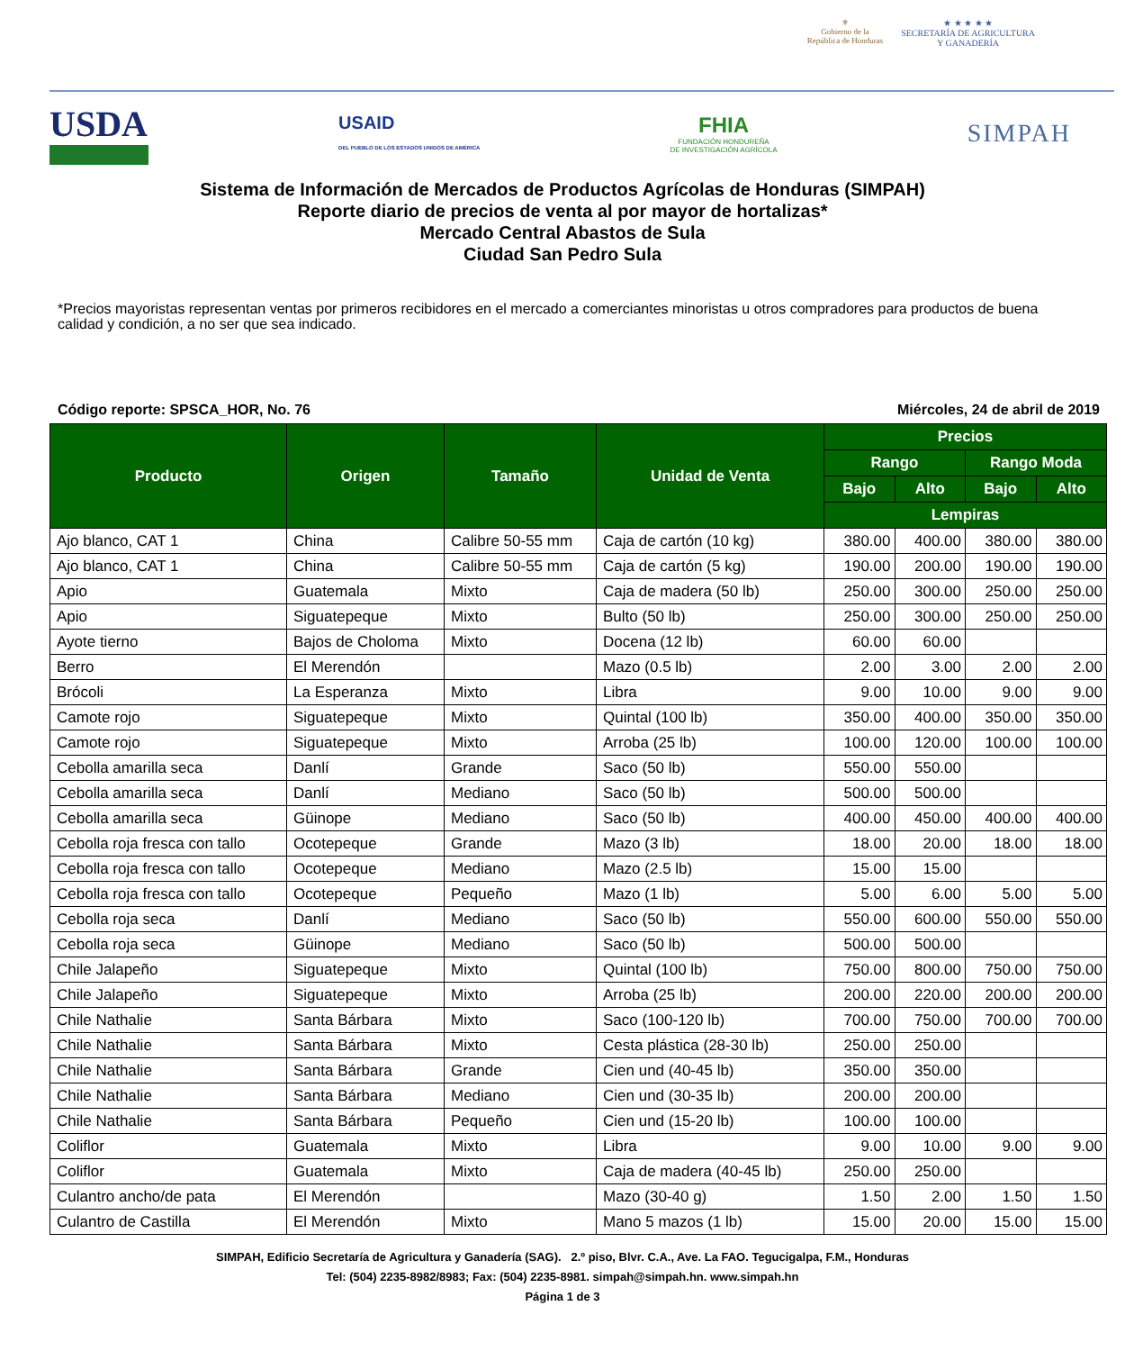⚜
Gobierno de la
República de Honduras
★ ★ ★ ★ ★
SECRETARÍA DE AGRICULTURA
Y GANADERÍA
USDA
USAID
DEL PUEBLO DE LOS ESTADOS UNIDOS DE AMÉRICA
FHIA
FUNDACIÓN HONDUREÑA
DE INVESTIGACIÓN AGRÍCOLA
SIMPAH
Sistema de Información de Mercados de Productos Agrícolas de Honduras (SIMPAH)
Reporte diario de precios de venta al por mayor de hortalizas*
Mercado Central Abastos de Sula
Ciudad San Pedro Sula
*Precios mayoristas representan ventas por primeros recibidores en el mercado a comerciantes minoristas u otros compradores para productos de buena calidad y condición, a no ser que sea indicado.
Código reporte: SPSCA_HOR, No. 76 Miércoles, 24 de abril de 2019
| Producto | Origen | Tamaño | Unidad de Venta | Precios | | | |
| --- | --- | --- | --- | --- | --- | --- | --- |
| | | | | Rango | | Rango Moda | |
| | | | | Bajo | Alto | Bajo | Alto |
| | | | | Lempiras | | | |
| Ajo blanco, CAT 1 | China | Calibre 50-55 mm | Caja de cartón (10 kg) | 380.00 | 400.00 | 380.00 | 380.00 |
| Ajo blanco, CAT 1 | China | Calibre 50-55 mm | Caja de cartón (5 kg) | 190.00 | 200.00 | 190.00 | 190.00 |
| Apio | Guatemala | Mixto | Caja de madera (50 lb) | 250.00 | 300.00 | 250.00 | 250.00 |
| Apio | Siguatepeque | Mixto | Bulto (50 lb) | 250.00 | 300.00 | 250.00 | 250.00 |
| Ayote tierno | Bajos de Choloma | Mixto | Docena (12 lb) | 60.00 | 60.00 | | |
| Berro | El Merendón | | Mazo (0.5 lb) | 2.00 | 3.00 | 2.00 | 2.00 |
| Brócoli | La Esperanza | Mixto | Libra | 9.00 | 10.00 | 9.00 | 9.00 |
| Camote rojo | Siguatepeque | Mixto | Quintal (100 lb) | 350.00 | 400.00 | 350.00 | 350.00 |
| Camote rojo | Siguatepeque | Mixto | Arroba (25 lb) | 100.00 | 120.00 | 100.00 | 100.00 |
| Cebolla amarilla seca | Danlí | Grande | Saco (50 lb) | 550.00 | 550.00 | | |
| Cebolla amarilla seca | Danlí | Mediano | Saco (50 lb) | 500.00 | 500.00 | | |
| Cebolla amarilla seca | Güinope | Mediano | Saco (50 lb) | 400.00 | 450.00 | 400.00 | 400.00 |
| Cebolla roja fresca con tallo | Ocotepeque | Grande | Mazo (3 lb) | 18.00 | 20.00 | 18.00 | 18.00 |
| Cebolla roja fresca con tallo | Ocotepeque | Mediano | Mazo (2.5 lb) | 15.00 | 15.00 | | |
| Cebolla roja fresca con tallo | Ocotepeque | Pequeño | Mazo (1 lb) | 5.00 | 6.00 | 5.00 | 5.00 |
| Cebolla roja seca | Danlí | Mediano | Saco (50 lb) | 550.00 | 600.00 | 550.00 | 550.00 |
| Cebolla roja seca | Güinope | Mediano | Saco (50 lb) | 500.00 | 500.00 | | |
| Chile Jalapeño | Siguatepeque | Mixto | Quintal (100 lb) | 750.00 | 800.00 | 750.00 | 750.00 |
| Chile Jalapeño | Siguatepeque | Mixto | Arroba (25 lb) | 200.00 | 220.00 | 200.00 | 200.00 |
| Chile Nathalie | Santa Bárbara | Mixto | Saco (100-120 lb) | 700.00 | 750.00 | 700.00 | 700.00 |
| Chile Nathalie | Santa Bárbara | Mixto | Cesta plástica (28-30 lb) | 250.00 | 250.00 | | |
| Chile Nathalie | Santa Bárbara | Grande | Cien und (40-45 lb) | 350.00 | 350.00 | | |
| Chile Nathalie | Santa Bárbara | Mediano | Cien und (30-35 lb) | 200.00 | 200.00 | | |
| Chile Nathalie | Santa Bárbara | Pequeño | Cien und (15-20 lb) | 100.00 | 100.00 | | |
| Coliflor | Guatemala | Mixto | Libra | 9.00 | 10.00 | 9.00 | 9.00 |
| Coliflor | Guatemala | Mixto | Caja de madera (40-45 lb) | 250.00 | 250.00 | | |
| Culantro ancho/de pata | El Merendón | | Mazo (30-40 g) | 1.50 | 2.00 | 1.50 | 1.50 |
| Culantro de Castilla | El Merendón | Mixto | Mano 5 mazos (1 lb) | 15.00 | 20.00 | 15.00 | 15.00 |
SIMPAH, Edificio Secretaría de Agricultura y Ganadería (SAG). 2.º piso, Blvr. C.A., Ave. La FAO. Tegucigalpa, F.M., Honduras
Tel: (504) 2235-8982/8983; Fax: (504) 2235-8981. simpah@simpah.hn. www.simpah.hn
Página 1 de 3